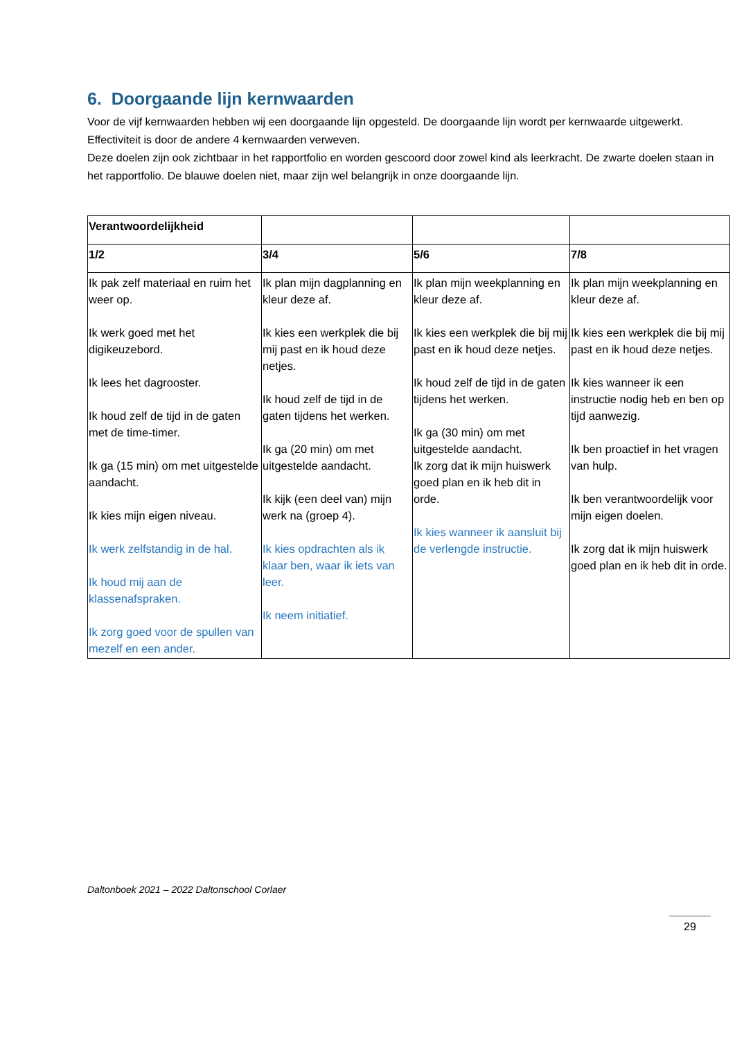6. Doorgaande lijn kernwaarden
Voor de vijf kernwaarden hebben wij een doorgaande lijn opgesteld. De doorgaande lijn wordt per kernwaarde uitgewerkt. Effectiviteit is door de andere 4 kernwaarden verweven.
Deze doelen zijn ook zichtbaar in het rapportfolio en worden gescoord door zowel kind als leerkracht. De zwarte doelen staan in het rapportfolio. De blauwe doelen niet, maar zijn wel belangrijk in onze doorgaande lijn.
| Verantwoordelijkheid | | | |
| --- | --- | --- | --- |
| 1/2 | 3/4 | 5/6 | 7/8 |
| Ik pak zelf materiaal en ruim het weer op. Ik werk goed met het digikeuzebord. Ik lees het dagrooster. Ik houd zelf de tijd in de gaten met de time-timer. Ik ga (15 min) om met uitgestelde aandacht. Ik kies mijn eigen niveau. Ik werk zelfstandig in de hal. Ik houd mij aan de klassenafspraken. Ik zorg goed voor de spullen van mezelf en een ander. | Ik plan mijn dagplanning en kleur deze af. Ik kies een werkplek die bij mij past en ik houd deze netjes. Ik houd zelf de tijd in de gaten tijdens het werken. Ik ga (20 min) om met uitgestelde aandacht. Ik kijk (een deel van) mijn werk na (groep 4). Ik kies opdrachten als ik klaar ben, waar ik iets van leer. Ik neem initiatief. | Ik plan mijn weekplanning en kleur deze af. Ik kies een werkplek die bij mij past en ik houd deze netjes. Ik houd zelf de tijd in de gaten tijdens het werken. Ik ga (30 min) om met uitgestelde aandacht. Ik zorg dat ik mijn huiswerk goed plan en ik heb dit in orde. Ik kies wanneer ik aansluit bij de verlengde instructie. | Ik plan mijn weekplanning en kleur deze af. Ik kies een werkplek die bij mij past en ik houd deze netjes. Ik kies wanneer ik een instructie nodig heb en ben op tijd aanwezig. Ik ben proactief in het vragen van hulp. Ik ben verantwoordelijk voor mijn eigen doelen. Ik zorg dat ik mijn huiswerk goed plan en ik heb dit in orde. |
Daltonboek 2021 – 2022 Daltonschool Corlaer
29